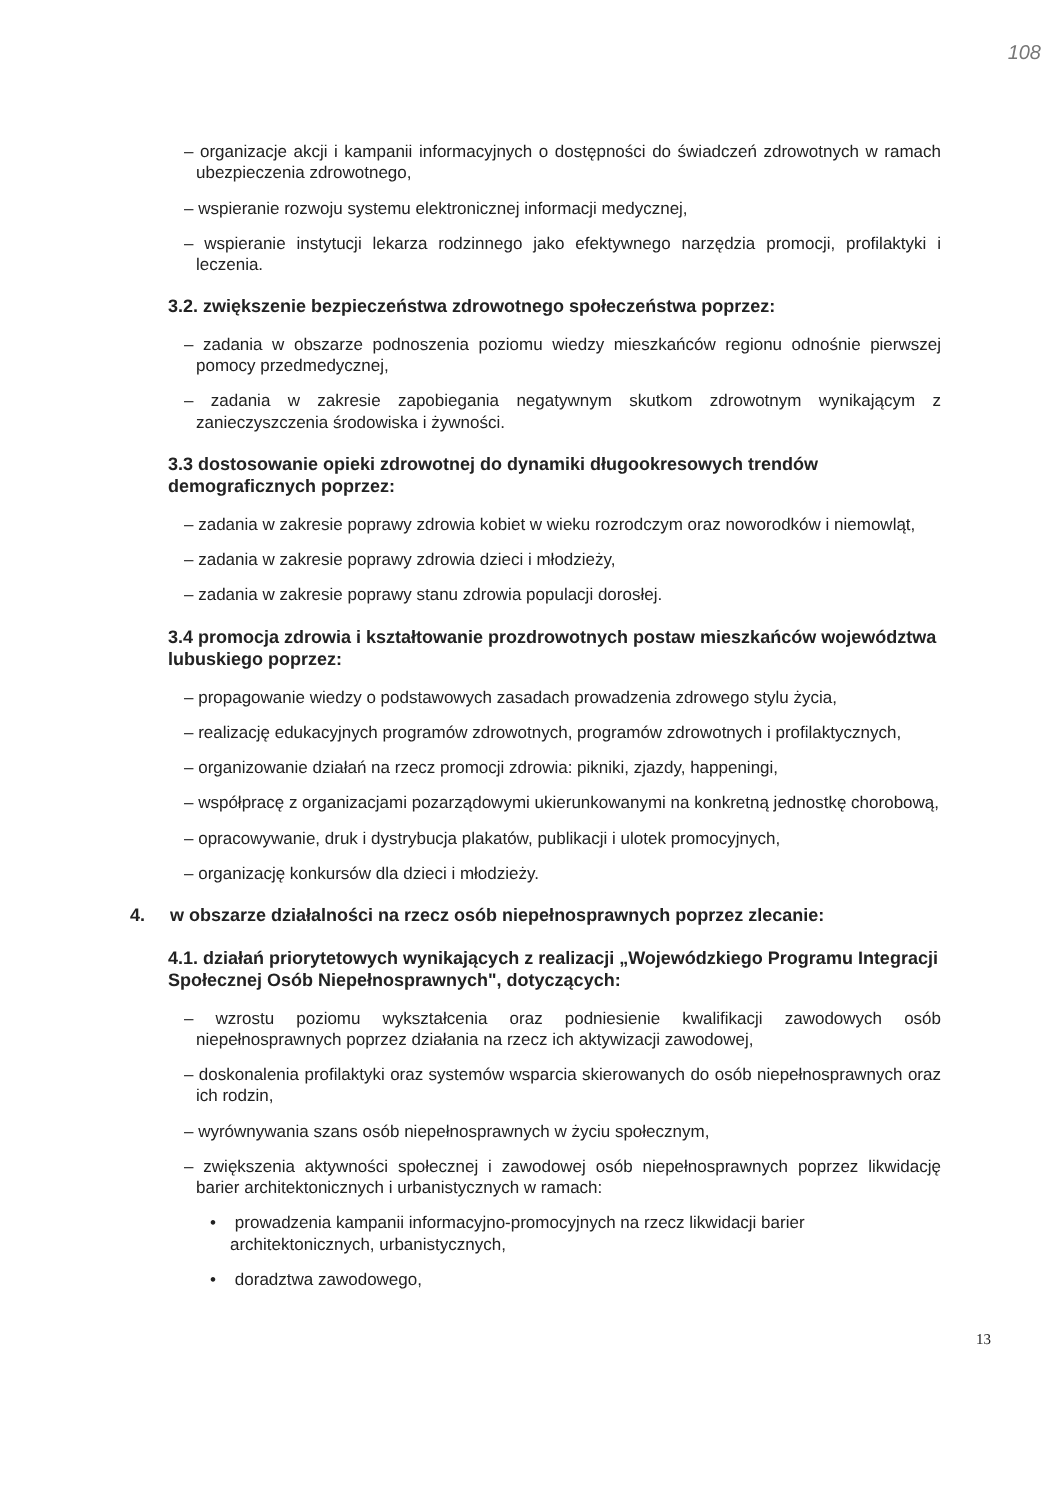108
– organizacje akcji i kampanii informacyjnych o dostępności do świadczeń zdrowotnych w ramach ubezpieczenia zdrowotnego,
– wspieranie rozwoju systemu elektronicznej informacji medycznej,
– wspieranie instytucji lekarza rodzinnego jako efektywnego narzędzia promocji, profilaktyki i leczenia.
3.2. zwiększenie bezpieczeństwa zdrowotnego społeczeństwa poprzez:
– zadania w obszarze podnoszenia poziomu wiedzy mieszkańców regionu odnośnie pierwszej pomocy przedmedycznej,
– zadania w zakresie zapobiegania negatywnym skutkom zdrowotnym wynikającym z zanieczyszczenia środowiska i żywności.
3.3 dostosowanie opieki zdrowotnej do dynamiki długookresowych trendów demograficznych poprzez:
– zadania w zakresie poprawy zdrowia kobiet w wieku rozrodczym oraz noworodków i niemowląt,
– zadania w zakresie poprawy zdrowia dzieci i młodzieży,
– zadania w zakresie poprawy stanu zdrowia populacji dorosłej.
3.4 promocja zdrowia i kształtowanie prozdrowotnych postaw mieszkańców województwa lubuskiego poprzez:
– propagowanie wiedzy o podstawowych zasadach prowadzenia zdrowego stylu życia,
– realizację edukacyjnych programów zdrowotnych, programów zdrowotnych i profilaktycznych,
– organizowanie działań na rzecz promocji zdrowia: pikniki, zjazdy, happeningi,
– współpracę z organizacjami pozarządowymi ukierunkowanymi na konkretną jednostkę chorobową,
– opracowywanie, druk i dystrybucja plakatów, publikacji i ulotek promocyjnych,
– organizację konkursów dla dzieci i młodzieży.
4. w obszarze działalności na rzecz osób niepełnosprawnych poprzez zlecanie:
4.1. działań priorytetowych wynikających z realizacji „Wojewódzkiego Programu Integracji Społecznej Osób Niepełnosprawnych", dotyczących:
– wzrostu poziomu wykształcenia oraz podniesienie kwalifikacji zawodowych osób niepełnosprawnych poprzez działania na rzecz ich aktywizacji zawodowej,
– doskonalenia profilaktyki oraz systemów wsparcia skierowanych do osób niepełnosprawnych oraz ich rodzin,
– wyrównywania szans osób niepełnosprawnych w życiu społecznym,
– zwiększenia aktywności społecznej i zawodowej osób niepełnosprawnych poprzez likwidację barier architektonicznych i urbanistycznych w ramach:
• prowadzenia kampanii informacyjno-promocyjnych na rzecz likwidacji barier architektonicznych, urbanistycznych,
• doradztwa zawodowego,
13